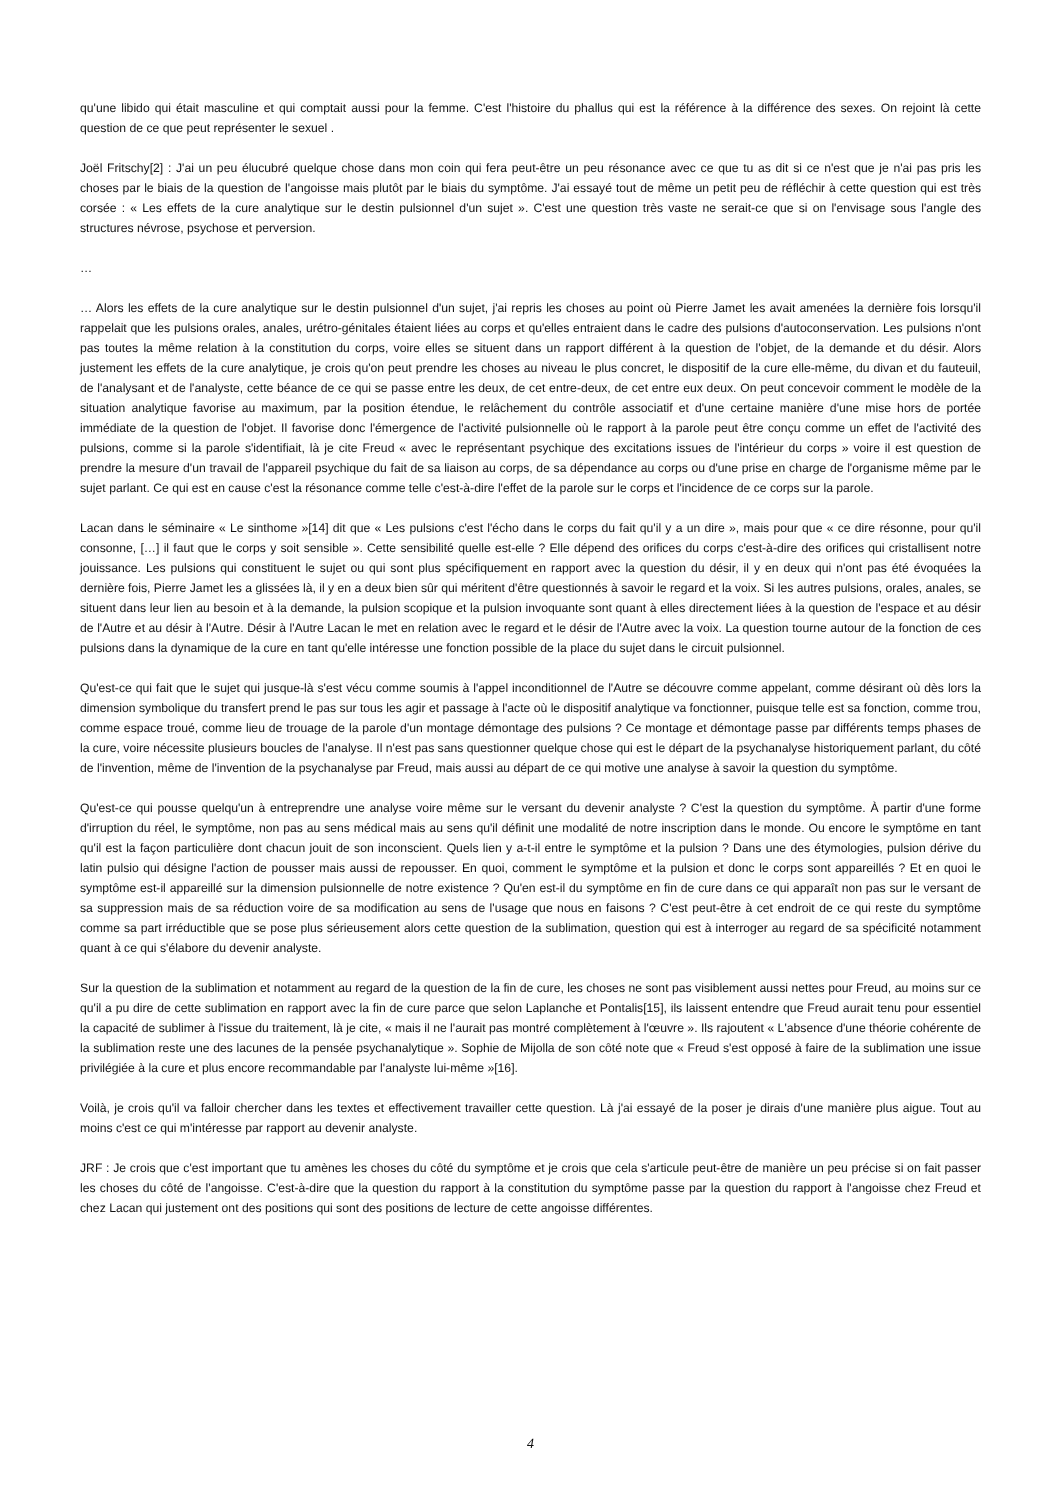qu'une libido qui était masculine et qui comptait aussi pour la femme. C'est l'histoire du phallus qui est la référence à la différence des sexes. On rejoint là cette question de ce que peut représenter le sexuel .
Joël Fritschy[2] : J'ai un peu élucubré quelque chose dans mon coin qui fera peut-être un peu résonance avec ce que tu as dit si ce n'est que je n'ai pas pris les choses par le biais de la question de l'angoisse mais plutôt par le biais du symptôme. J'ai essayé tout de même un petit peu de réfléchir à cette question qui est très corsée : « Les effets de la cure analytique sur le destin pulsionnel d'un sujet ». C'est une question très vaste ne serait-ce que si on l'envisage sous l'angle des structures névrose, psychose et perversion.
…
… Alors les effets de la cure analytique sur le destin pulsionnel d'un sujet, j'ai repris les choses au point où Pierre Jamet les avait amenées la dernière fois lorsqu'il rappelait que les pulsions orales, anales, urétro-génitales étaient liées au corps et qu'elles entraient dans le cadre des pulsions d'autoconservation. Les pulsions n'ont pas toutes la même relation à la constitution du corps, voire elles se situent dans un rapport différent à la question de l'objet, de la demande et du désir. Alors justement les effets de la cure analytique, je crois qu'on peut prendre les choses au niveau le plus concret, le dispositif de la cure elle-même, du divan et du fauteuil, de l'analysant et de l'analyste, cette béance de ce qui se passe entre les deux, de cet entre-deux, de cet entre eux deux. On peut concevoir comment le modèle de la situation analytique favorise au maximum, par la position étendue, le relâchement du contrôle associatif et d'une certaine manière d'une mise hors de portée immédiate de la question de l'objet. Il favorise donc l'émergence de l'activité pulsionnelle où le rapport à la parole peut être conçu comme un effet de l'activité des pulsions, comme si la parole s'identifiait, là je cite Freud « avec le représentant psychique des excitations issues de l'intérieur du corps » voire il est question de prendre la mesure d'un travail de l'appareil psychique du fait de sa liaison au corps, de sa dépendance au corps ou d'une prise en charge de l'organisme même par le sujet parlant. Ce qui est en cause c'est la résonance comme telle c'est-à-dire l'effet de la parole sur le corps et l'incidence de ce corps sur la parole.
Lacan dans le séminaire « Le sinthome »[14] dit que « Les pulsions c'est l'écho dans le corps du fait qu'il y a un dire », mais pour que « ce dire résonne, pour qu'il consonne, […] il faut que le corps y soit sensible ». Cette sensibilité quelle est-elle ? Elle dépend des orifices du corps c'est-à-dire des orifices qui cristallisent notre jouissance. Les pulsions qui constituent le sujet ou qui sont plus spécifiquement en rapport avec la question du désir, il y en deux qui n'ont pas été évoquées la dernière fois, Pierre Jamet les a glissées là, il y en a deux bien sûr qui méritent d'être questionnés à savoir le regard et la voix. Si les autres pulsions, orales, anales, se situent dans leur lien au besoin et à la demande, la pulsion scopique et la pulsion invoquante sont quant à elles directement liées à la question de l'espace et au désir de l'Autre et au désir à l'Autre. Désir à l'Autre Lacan le met en relation avec le regard et le désir de l'Autre avec la voix. La question tourne autour de la fonction de ces pulsions dans la dynamique de la cure en tant qu'elle intéresse une fonction possible de la place du sujet dans le circuit pulsionnel.
Qu'est-ce qui fait que le sujet qui jusque-là s'est vécu comme soumis à l'appel inconditionnel de l'Autre se découvre comme appelant, comme désirant où dès lors la dimension symbolique du transfert prend le pas sur tous les agir et passage à l'acte où le dispositif analytique va fonctionner, puisque telle est sa fonction, comme trou, comme espace troué, comme lieu de trouage de la parole d'un montage démontage des pulsions ? Ce montage et démontage passe par différents temps phases de la cure, voire nécessite plusieurs boucles de l'analyse. Il n'est pas sans questionner quelque chose qui est le départ de la psychanalyse historiquement parlant, du côté de l'invention, même de l'invention de la psychanalyse par Freud, mais aussi au départ de ce qui motive une analyse à savoir la question du symptôme.
Qu'est-ce qui pousse quelqu'un à entreprendre une analyse voire même sur le versant du devenir analyste ? C'est la question du symptôme. À partir d'une forme d'irruption du réel, le symptôme, non pas au sens médical mais au sens qu'il définit une modalité de notre inscription dans le monde. Ou encore le symptôme en tant qu'il est la façon particulière dont chacun jouit de son inconscient. Quels lien y a-t-il entre le symptôme et la pulsion ? Dans une des étymologies, pulsion dérive du latin pulsio qui désigne l'action de pousser mais aussi de repousser. En quoi, comment le symptôme et la pulsion et donc le corps sont appareillés ? Et en quoi le symptôme est-il appareillé sur la dimension pulsionnelle de notre existence ? Qu'en est-il du symptôme en fin de cure dans ce qui apparaît non pas sur le versant de sa suppression mais de sa réduction voire de sa modification au sens de l'usage que nous en faisons ? C'est peut-être à cet endroit de ce qui reste du symptôme comme sa part irréductible que se pose plus sérieusement alors cette question de la sublimation, question qui est à interroger au regard de sa spécificité notamment quant à ce qui s'élabore du devenir analyste.
Sur la question de la sublimation et notamment au regard de la question de la fin de cure, les choses ne sont pas visiblement aussi nettes pour Freud, au moins sur ce qu'il a pu dire de cette sublimation en rapport avec la fin de cure parce que selon Laplanche et Pontalis[15], ils laissent entendre que Freud aurait tenu pour essentiel la capacité de sublimer à l'issue du traitement, là je cite, « mais il ne l'aurait pas montré complètement à l'œuvre ». Ils rajoutent « L'absence d'une théorie cohérente de la sublimation reste une des lacunes de la pensée psychanalytique ». Sophie de Mijolla de son côté note que « Freud s'est opposé à faire de la sublimation une issue privilégiée à la cure et plus encore recommandable par l'analyste lui-même »[16].
Voilà, je crois qu'il va falloir chercher dans les textes et effectivement travailler cette question. Là j'ai essayé de la poser je dirais d'une manière plus aigue. Tout au moins c'est ce qui m'intéresse par rapport au devenir analyste.
JRF : Je crois que c'est important que tu amènes les choses du côté du symptôme et je crois que cela s'articule peut-être de manière un peu précise si on fait passer les choses du côté de l'angoisse. C'est-à-dire que la question du rapport à la constitution du symptôme passe par la question du rapport à l'angoisse chez Freud et chez Lacan qui justement ont des positions qui sont des positions de lecture de cette angoisse différentes.
4